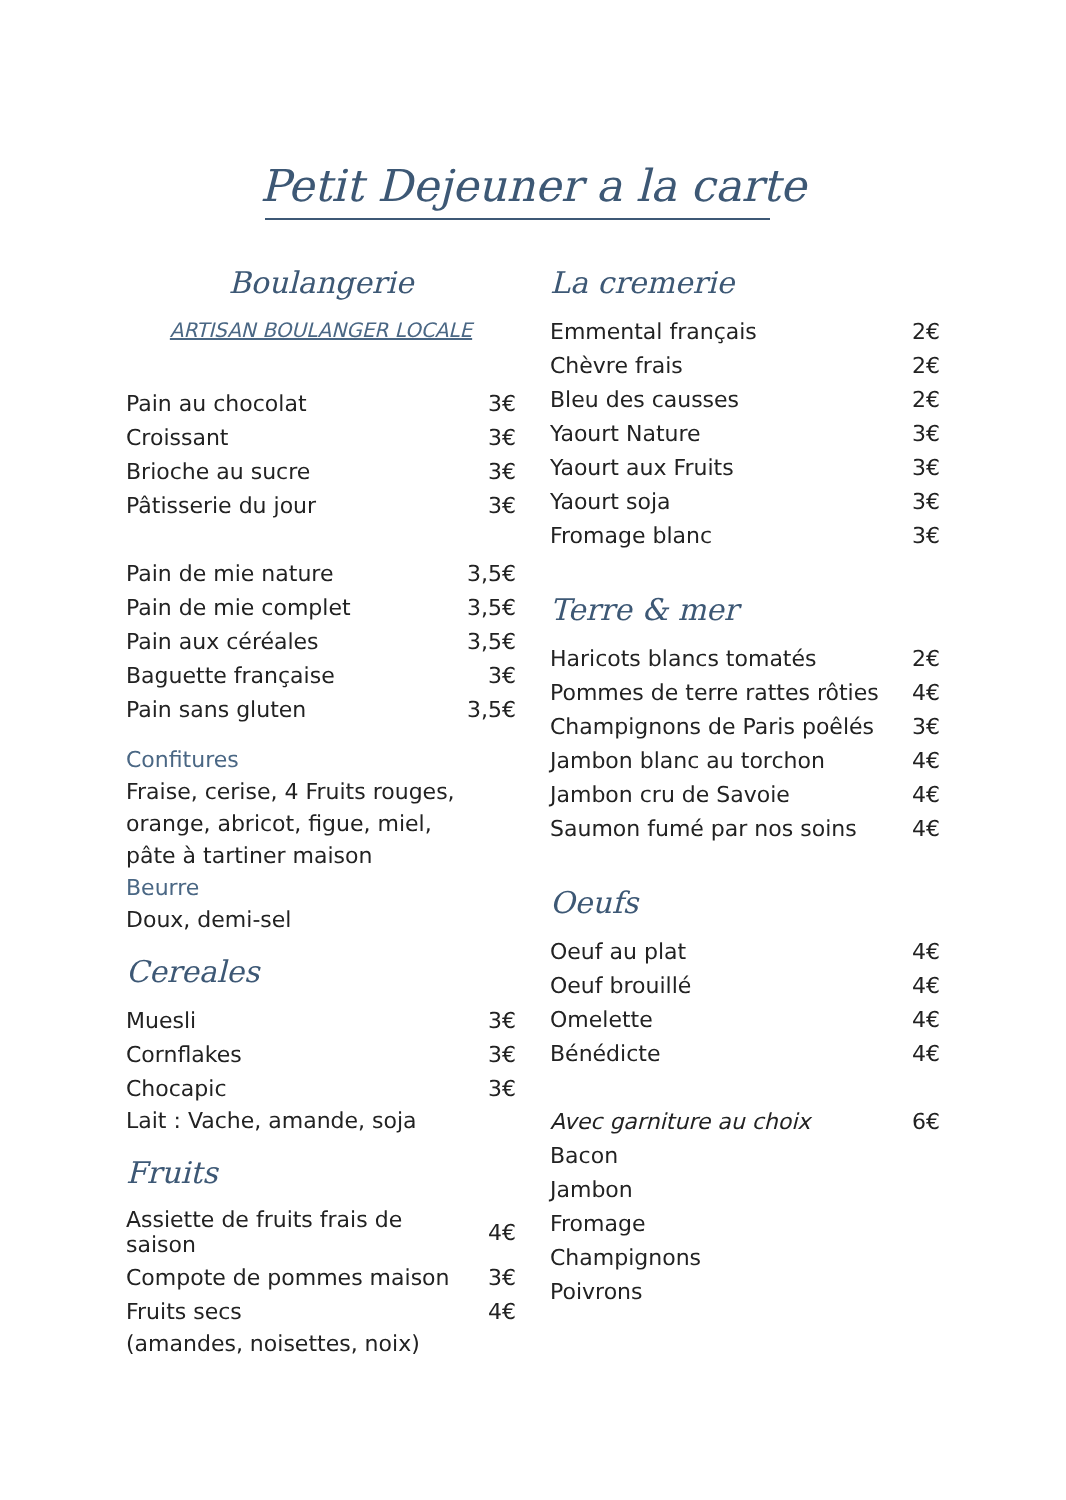Petit Dejeuner a la carte
Boulangerie
ARTISAN BOULANGER LOCALE
| Pain au chocolat | 3€ |
| Croissant | 3€ |
| Brioche au sucre | 3€ |
| Pâtisserie du jour | 3€ |
| Pain de mie nature | 3,5€ |
| Pain de mie complet | 3,5€ |
| Pain aux céréales | 3,5€ |
| Baguette française | 3€ |
| Pain sans gluten | 3,5€ |
Confitures
Fraise, cerise, 4 Fruits rouges,
orange, abricot, figue, miel,
pâte à tartiner maison
Beurre
Doux, demi-sel
Cereales
| Muesli | 3€ |
| Cornflakes | 3€ |
| Chocapic | 3€ |
Lait : Vache, amande, soja
Fruits
| Assiette de fruits frais de saison | 4€ |
| Compote de pommes maison | 3€ |
| Fruits secs | 4€ |
(amandes, noisettes, noix)
La cremerie
| Emmental français | 2€ |
| Chèvre frais | 2€ |
| Bleu des causses | 2€ |
| Yaourt Nature | 3€ |
| Yaourt aux Fruits | 3€ |
| Yaourt soja | 3€ |
| Fromage blanc | 3€ |
Terre & mer
| Haricots blancs tomatés | 2€ |
| Pommes de terre rattes rôties | 4€ |
| Champignons de Paris poêlés | 3€ |
| Jambon blanc au torchon | 4€ |
| Jambon cru de Savoie | 4€ |
| Saumon fumé par nos soins | 4€ |
Oeufs
| Oeuf au plat | 4€ |
| Oeuf brouillé | 4€ |
| Omelette | 4€ |
| Bénédicte | 4€ |
| Avec garniture au choix | 6€ |
| Bacon | |
| Jambon | |
| Fromage | |
| Champignons | |
| Poivrons | |